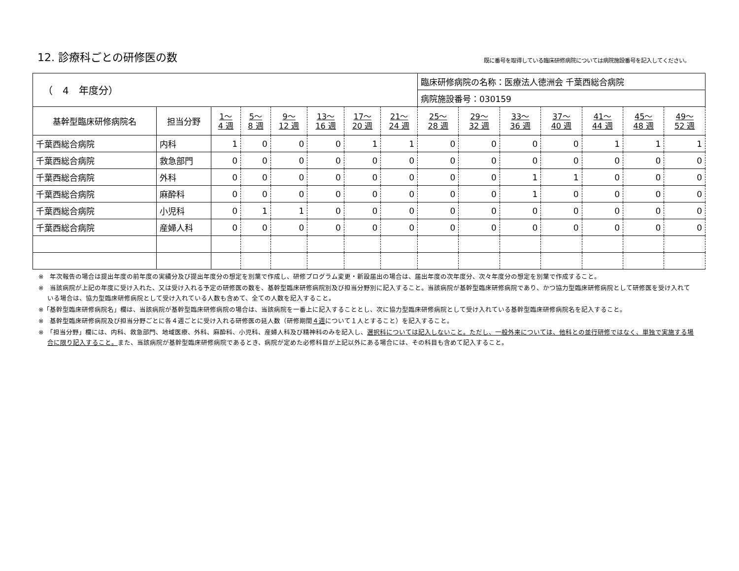12. 診療科ごとの研修医の数
既に番号を取得している臨床研修病院については病院施設番号を記入してください。
| （ 4 年度分） | | | | | | | | 臨床研修病院の名称：医療法人徳洲会 千葉西総合病院 | | | | | | |
| | | | | | | | | 病院施設番号：030159 | | | | | | |
| 基幹型臨床研修病院名 | 担当分野 | 1～ 4 週 | 5～ 8 週 | 9～ 12 週 | 13～ 16 週 | 17～ 20 週 | 21～ 24 週 | 25～ 28 週 | 29～ 32 週 | 33～ 36 週 | 37～ 40 週 | 41～ 44 週 | 45～ 48 週 | 49～ 52 週 |
| 千葉西総合病院 | 内科 | 1 | 0 | 0 | 0 | 1 | 1 | 0 | 0 | 0 | 0 | 1 | 1 | 1 |
| 千葉西総合病院 | 救急部門 | 0 | 0 | 0 | 0 | 0 | 0 | 0 | 0 | 0 | 0 | 0 | 0 | 0 |
| 千葉西総合病院 | 外科 | 0 | 0 | 0 | 0 | 0 | 0 | 0 | 0 | 1 | 1 | 0 | 0 | 0 |
| 千葉西総合病院 | 麻酔科 | 0 | 0 | 0 | 0 | 0 | 0 | 0 | 0 | 1 | 0 | 0 | 0 | 0 |
| 千葉西総合病院 | 小児科 | 0 | 1 | 1 | 0 | 0 | 0 | 0 | 0 | 0 | 0 | 0 | 0 | 0 |
| 千葉西総合病院 | 産婦人科 | 0 | 0 | 0 | 0 | 0 | 0 | 0 | 0 | 0 | 0 | 0 | 0 | 0 |
※　年次報告の場合は提出年度の前年度の実績分及び提出年度分の想定を別葉で作成し、研修プログラム変更・新設届出の場合は、届出年度の次年度分、次々年度分の想定を別葉で作成すること。
※　当該病院が上記の年度に受け入れた、又は受け入れる予定の研修医の数を、基幹型臨床研修病院別及び担当分野別に記入すること。当該病院が基幹型臨床研修病院であり、かつ協力型臨床研修病院として研修医を受け入れている場合は、協力型臨床研修病院として受け入れている人数も含めて、全ての人数を記入すること。
※「基幹型臨床研修病院名」欄は、当該病院が基幹型臨床研修病院の場合は、当該病院を一番上に記入することとし、次に協力型臨床研修病院として受け入れている基幹型臨床研修病院名を記入すること。
※　基幹型臨床研修病院及び担当分野ごとに各４週ごとに受け入れる研修医の延人数（研修期間４週について１人とすること）を記入すること。
※　「担当分野」欄には、内科、救急部門、地域医療、外科、麻酔科、小児科、産婦人科及び精神科のみを記入し、選択科については記入しないこと。ただし、一般外来については、他科との並行研修ではなく、単独で実施する場合に限り記入すること。また、当該病院が基幹型臨床研修病院であるとき、病院が定めた必修科目が上記以外にある場合には、その科目も含めて記入すること。